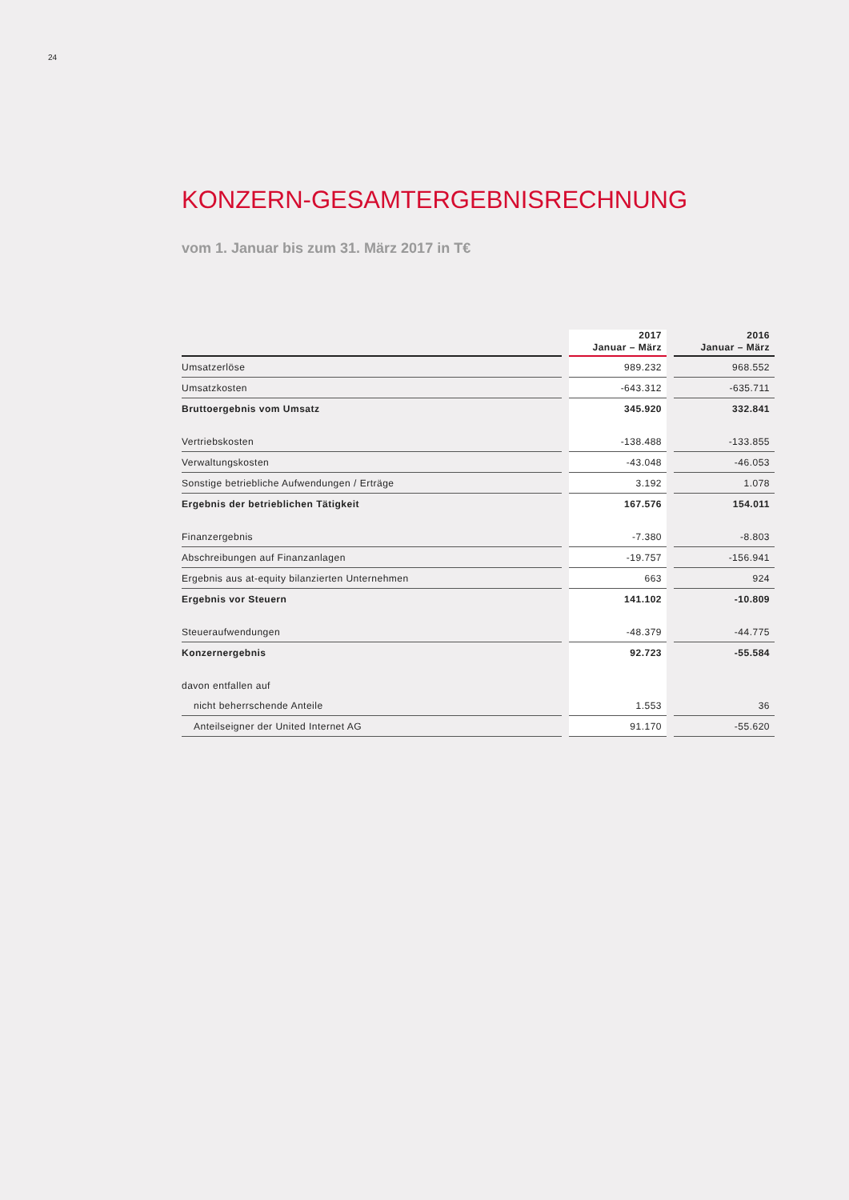24
KONZERN-GESAMTERGEBNISRECHNUNG
vom 1. Januar bis zum 31. März 2017 in T€
| | 2017 Januar – März | 2016 Januar – März |
| Umsatzerlöse | 989.232 | 968.552 |
| Umsatzkosten | -643.312 | -635.711 |
| Bruttoergebnis vom Umsatz | 345.920 | 332.841 |
| Vertriebskosten | -138.488 | -133.855 |
| Verwaltungskosten | -43.048 | -46.053 |
| Sonstige betriebliche Aufwendungen / Erträge | 3.192 | 1.078 |
| Ergebnis der betrieblichen Tätigkeit | 167.576 | 154.011 |
| Finanzergebnis | -7.380 | -8.803 |
| Abschreibungen auf Finanzanlagen | -19.757 | -156.941 |
| Ergebnis aus at-equity bilanzierten Unternehmen | 663 | 924 |
| Ergebnis vor Steuern | 141.102 | -10.809 |
| Steueraufwendungen | -48.379 | -44.775 |
| Konzernergebnis | 92.723 | -55.584 |
| davon entfallen auf | | |
| nicht beherrschende Anteile | 1.553 | 36 |
| Anteilseigner der United Internet AG | 91.170 | -55.620 |